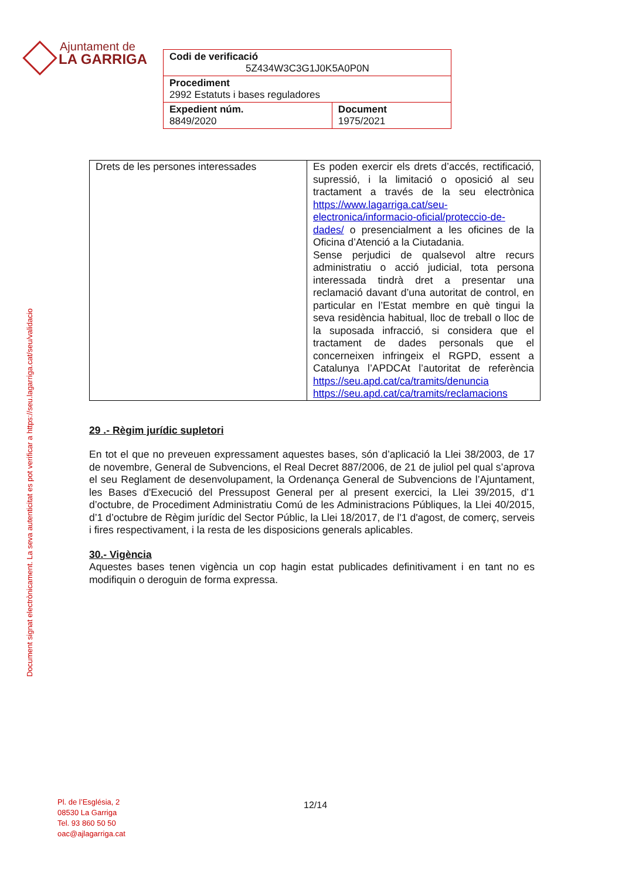Ajuntament de
LA GARRIGA
| Codi de verificació 5Z434W3C3G1J0K5A0P0N | |
| Procediment 2992 Estatuts i bases reguladores | |
| Expedient núm. 8849/2020 | Document 1975/2021 |
Document signat electrònicament. La seva autenticitat es pot verificar a https://seu.lagarriga.cat/seu/validacio
| Drets de les persones interessades | Es poden exercir els drets d’accés, rectificació, supressió, i la limitació o oposició al seu tractament a través de la seu electrònica https://www.lagarriga.cat/seu-electronica/informacio-oficial/proteccio-de-dades/ o presencialment a les oficines de la Oficina d’Atenció a la Ciutadania. Sense perjudici de qualsevol altre recurs administratiu o acció judicial, tota persona interessada tindrà dret a presentar una reclamació davant d’una autoritat de control, en particular en l’Estat membre en què tingui la seva residència habitual, lloc de treball o lloc de la suposada infracció, si considera que el tractament de dades personals que el concerneixen infringeix el RGPD, essent a Catalunya l’APDCAt l’autoritat de referència https://seu.apd.cat/ca/tramits/denuncia https://seu.apd.cat/ca/tramits/reclamacions |
29 .- Règim jurídic supletori
En tot el que no preveuen expressament aquestes bases, són d’aplicació la Llei 38/2003, de 17 de novembre, General de Subvencions, el Real Decret 887/2006, de 21 de juliol pel qual s’aprova el seu Reglament de desenvolupament, la Ordenança General de Subvencions de l’Ajuntament, les Bases d'Execució del Pressupost General per al present exercici, la Llei 39/2015, d’1 d’octubre, de Procediment Administratiu Comú de les Administracions Públiques, la Llei 40/2015, d’1 d’octubre de Règim jurídic del Sector Públic, la Llei 18/2017, de l'1 d'agost, de comerç, serveis i fires respectivament, i la resta de les disposicions generals aplicables.
30.- Vigència
Aquestes bases tenen vigència un cop hagin estat publicades definitivament i en tant no es modifiquin o deroguin de forma expressa.
Pl. de l’Església, 2
08530 La Garriga
Tel. 93 860 50 50
oac@ajlagarriga.cat
12/14